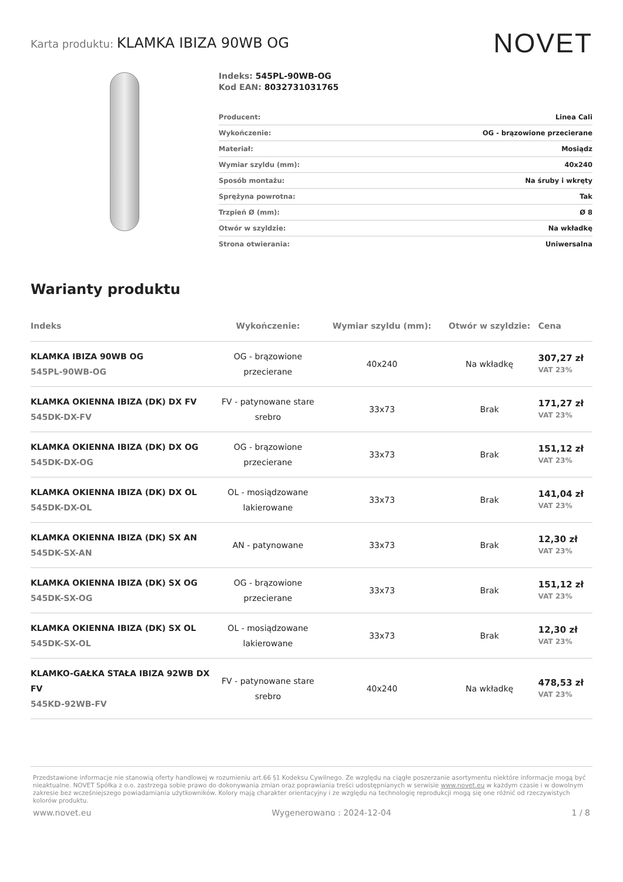Karta produktu: KLAMKA IBIZA 90WB OG
NOVET
Indeks: 545PL-90WB-OG
Kod EAN: 8032731031765
| Producent: | Linea Cali |
| Wykończenie: | OG - brązowione przecierane |
| Materiał: | Mosiądz |
| Wymiar szyldu (mm): | 40x240 |
| Sposób montażu: | Na śruby i wkręty |
| Sprężyna powrotna: | Tak |
| Trzpień Ø (mm): | Ø 8 |
| Otwór w szyldzie: | Na wkładkę |
| Strona otwierania: | Uniwersalna |
Warianty produktu
| Indeks | Wykończenie: | Wymiar szyldu (mm): | Otwór w szyldzie: | Cena |
| --- | --- | --- | --- | --- |
| KLAMKA IBIZA 90WB OG 545PL-90WB-OG | OG - brązowione przecierane | 40x240 | Na wkładkę | 307,27 zł VAT 23% |
| KLAMKA OKIENNA IBIZA (DK) DX FV 545DK-DX-FV | FV - patynowane stare srebro | 33x73 | Brak | 171,27 zł VAT 23% |
| KLAMKA OKIENNA IBIZA (DK) DX OG 545DK-DX-OG | OG - brązowione przecierane | 33x73 | Brak | 151,12 zł VAT 23% |
| KLAMKA OKIENNA IBIZA (DK) DX OL 545DK-DX-OL | OL - mosiądzowane lakierowane | 33x73 | Brak | 141,04 zł VAT 23% |
| KLAMKA OKIENNA IBIZA (DK) SX AN 545DK-SX-AN | AN - patynowane | 33x73 | Brak | 12,30 zł VAT 23% |
| KLAMKA OKIENNA IBIZA (DK) SX OG 545DK-SX-OG | OG - brązowione przecierane | 33x73 | Brak | 151,12 zł VAT 23% |
| KLAMKA OKIENNA IBIZA (DK) SX OL 545DK-SX-OL | OL - mosiądzowane lakierowane | 33x73 | Brak | 12,30 zł VAT 23% |
| KLAMKO-GAŁKA STAŁA IBIZA 92WB DX FV 545KD-92WB-FV | FV - patynowane stare srebro | 40x240 | Na wkładkę | 478,53 zł VAT 23% |
Przedstawione informacje nie stanowią oferty handlowej w rozumieniu art.66 §1 Kodeksu Cywilnego. Ze względu na ciągłe poszerzanie asortymentu niektóre informacje mogą być nieaktualne. NOVET Spółka z o.o. zastrzega sobie prawo do dokonywania zmian oraz poprawiania treści udostępnianych w serwisie www.novet.eu w każdym czasie i w dowolnym zakresie bez wcześniejszego powiadamiania użytkowników. Kolory mają charakter orientacyjny i ze względu na technologię reprodukcji mogą się one różnić od rzeczywistych kolorów produktu.
www.novet.eu Wygenerowano : 2024-12-04 1 / 8